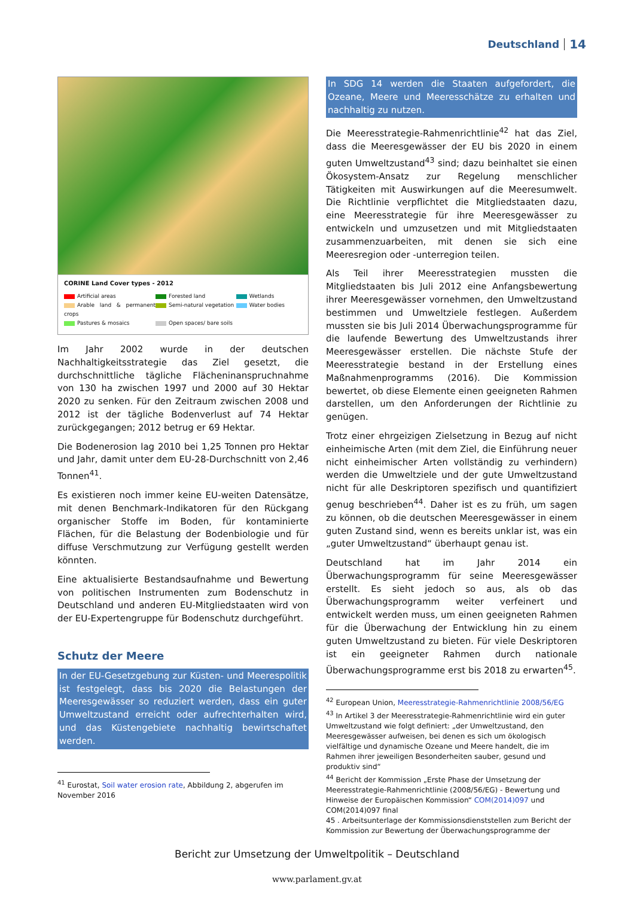Deutschland 14
CORINE Land Cover types - 2012
Artificial areas Forested land Wetlands Arable land & permanent crops Semi-natural vegetation Water bodies Pastures & mosaics Open spaces/ bare soils
Im Jahr 2002 wurde in der deutschen Nachhaltigkeitsstrategie das Ziel gesetzt, die durchschnittliche tägliche Flächeninanspruchnahme von 130 ha zwischen 1997 und 2000 auf 30 Hektar 2020 zu senken. Für den Zeitraum zwischen 2008 und 2012 ist der tägliche Bodenverlust auf 74 Hektar zurückgegangen; 2012 betrug er 69 Hektar.
Die Bodenerosion lag 2010 bei 1,25 Tonnen pro Hektar und Jahr, damit unter dem EU-28-Durchschnitt von 2,46 Tonnen<sup>41</sup>.
Es existieren noch immer keine EU-weiten Datensätze, mit denen Benchmark-Indikatoren für den Rückgang organischer Stoffe im Boden, für kontaminierte Flächen, für die Belastung der Bodenbiologie und für diffuse Verschmutzung zur Verfügung gestellt werden könnten.
Eine aktualisierte Bestandsaufnahme und Bewertung von politischen Instrumenten zum Bodenschutz in Deutschland und anderen EU-Mitgliedstaaten wird von der EU-Expertengruppe für Bodenschutz durchgeführt.
Schutz der Meere
In der EU-Gesetzgebung zur Küsten- und Meerespolitik ist festgelegt, dass bis 2020 die Belastungen der Meeresgewässer so reduziert werden, dass ein guter Umweltzustand erreicht oder aufrechterhalten wird, und das Küstengebiete nachhaltig bewirtschaftet werden.
<sup>41</sup> Eurostat, Soil water erosion rate, Abbildung 2, abgerufen im November 2016
In SDG 14 werden die Staaten aufgefordert, die Ozeane, Meere und Meeresschätze zu erhalten und nachhaltig zu nutzen.
Die Meeresstrategie-Rahmenrichtlinie<sup>42</sup> hat das Ziel, dass die Meeresgewässer der EU bis 2020 in einem guten Umweltzustand<sup>43</sup> sind; dazu beinhaltet sie einen Ökosystem-Ansatz zur Regelung menschlicher Tätigkeiten mit Auswirkungen auf die Meeresumwelt. Die Richtlinie verpflichtet die Mitgliedstaaten dazu, eine Meeresstrategie für ihre Meeresgewässer zu entwickeln und umzusetzen und mit Mitgliedstaaten zusammenzuarbeiten, mit denen sie sich eine Meeresregion oder -unterregion teilen.
Als Teil ihrer Meeresstrategien mussten die Mitgliedstaaten bis Juli 2012 eine Anfangsbewertung ihrer Meeresgewässer vornehmen, den Umweltzustand bestimmen und Umweltziele festlegen. Außerdem mussten sie bis Juli 2014 Überwachungsprogramme für die laufende Bewertung des Umweltzustands ihrer Meeresgewässer erstellen. Die nächste Stufe der Meeresstrategie bestand in der Erstellung eines Maßnahmenprogramms (2016). Die Kommission bewertet, ob diese Elemente einen geeigneten Rahmen darstellen, um den Anforderungen der Richtlinie zu genügen.
Trotz einer ehrgeizigen Zielsetzung in Bezug auf nicht einheimische Arten (mit dem Ziel, die Einführung neuer nicht einheimischer Arten vollständig zu verhindern) werden die Umweltziele und der gute Umweltzustand nicht für alle Deskriptoren spezifisch und quantifiziert genug beschrieben<sup>44</sup>. Daher ist es zu früh, um sagen zu können, ob die deutschen Meeresgewässer in einem guten Zustand sind, wenn es bereits unklar ist, was ein „guter Umweltzustand“ überhaupt genau ist.
Deutschland hat im Jahr 2014 ein Überwachungsprogramm für seine Meeresgewässer erstellt. Es sieht jedoch so aus, als ob das Überwachungsprogramm weiter verfeinert und entwickelt werden muss, um einen geeigneten Rahmen für die Überwachung der Entwicklung hin zu einem guten Umweltzustand zu bieten. Für viele Deskriptoren ist ein geeigneter Rahmen durch nationale Überwachungsprogramme erst bis 2018 zu erwarten<sup>45</sup>.
<sup>42</sup> European Union, Meeresstrategie-Rahmenrichtlinie 2008/56/EG
<sup>43</sup> In Artikel 3 der Meeresstrategie-Rahmenrichtlinie wird ein guter Umweltzustand wie folgt definiert: „der Umweltzustand, den Meeresgewässer aufweisen, bei denen es sich um ökologisch vielfältige und dynamische Ozeane und Meere handelt, die im Rahmen ihrer jeweiligen Besonderheiten sauber, gesund und produktiv sind“
<sup>44</sup> Bericht der Kommission „Erste Phase der Umsetzung der Meeresstrategie-Rahmenrichtlinie (2008/56/EG) - Bewertung und Hinweise der Europäischen Kommission“ COM(2014)097 und COM(2014)097 final
45 . Arbeitsunterlage der Kommissionsdienststellen zum Bericht der Kommission zur Bewertung der Überwachungsprogramme der
Bericht zur Umsetzung der Umweltpolitik – Deutschland
www.parlament.gv.at